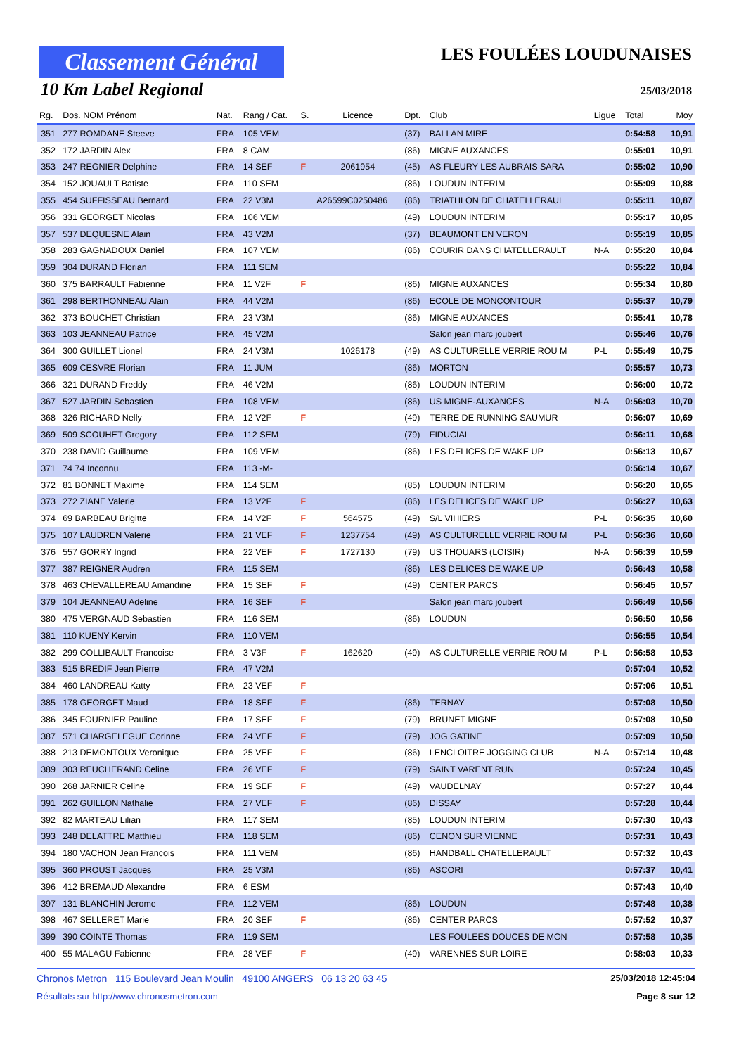Classement Général
10 Km Label Regional
LES FOULÉES LOUDUNAISES
25/03/2018
| Rg. | Dos. NOM Prénom | Nat. | Rang / Cat. | S. | Licence | Dpt. | Club | Ligue | Total | Moy |
| --- | --- | --- | --- | --- | --- | --- | --- | --- | --- | --- |
| 351 | 277 ROMDANE Steeve | FRA | 105 VEM | | | (37) | BALLAN MIRE | | 0:54:58 | 10,91 |
| 352 | 172 JARDIN Alex | FRA | 8 CAM | | | (86) | MIGNE AUXANCES | | 0:55:01 | 10,91 |
| 353 | 247 REGNIER Delphine | FRA | 14 SEF | F | 2061954 | (45) | AS FLEURY LES AUBRAIS SARA | | 0:55:02 | 10,90 |
| 354 | 152 JOUAULT Batiste | FRA | 110 SEM | | | (86) | LOUDUN INTERIM | | 0:55:09 | 10,88 |
| 355 | 454 SUFFISSEAU Bernard | FRA | 22 V3M | | A26599C0250486 | (86) | TRIATHLON DE CHATELLERAUL | | 0:55:11 | 10,87 |
| 356 | 331 GEORGET Nicolas | FRA | 106 VEM | | | (49) | LOUDUN INTERIM | | 0:55:17 | 10,85 |
| 357 | 537 DEQUESNE Alain | FRA | 43 V2M | | | (37) | BEAUMONT EN VERON | | 0:55:19 | 10,85 |
| 358 | 283 GAGNADOUX Daniel | FRA | 107 VEM | | | (86) | COURIR DANS CHATELLERAULT | N-A | 0:55:20 | 10,84 |
| 359 | 304 DURAND Florian | FRA | 111 SEM | | | | | | 0:55:22 | 10,84 |
| 360 | 375 BARRAULT Fabienne | FRA | 11 V2F | F | | (86) | MIGNE AUXANCES | | 0:55:34 | 10,80 |
| 361 | 298 BERTHONNEAU Alain | FRA | 44 V2M | | | (86) | ECOLE DE MONCONTOUR | | 0:55:37 | 10,79 |
| 362 | 373 BOUCHET Christian | FRA | 23 V3M | | | (86) | MIGNE AUXANCES | | 0:55:41 | 10,78 |
| 363 | 103 JEANNEAU Patrice | FRA | 45 V2M | | | | Salon jean marc joubert | | 0:55:46 | 10,76 |
| 364 | 300 GUILLET Lionel | FRA | 24 V3M | | 1026178 | (49) | AS CULTURELLE VERRIE ROU M | P-L | 0:55:49 | 10,75 |
| 365 | 609 CESVRE Florian | FRA | 11 JUM | | | (86) | MORTON | | 0:55:57 | 10,73 |
| 366 | 321 DURAND Freddy | FRA | 46 V2M | | | (86) | LOUDUN INTERIM | | 0:56:00 | 10,72 |
| 367 | 527 JARDIN Sebastien | FRA | 108 VEM | | | (86) | US MIGNE-AUXANCES | N-A | 0:56:03 | 10,70 |
| 368 | 326 RICHARD Nelly | FRA | 12 V2F | F | | (49) | TERRE DE RUNNING SAUMUR | | 0:56:07 | 10,69 |
| 369 | 509 SCOUHET Gregory | FRA | 112 SEM | | | (79) | FIDUCIAL | | 0:56:11 | 10,68 |
| 370 | 238 DAVID Guillaume | FRA | 109 VEM | | | (86) | LES DELICES DE WAKE UP | | 0:56:13 | 10,67 |
| 371 | 74 74 Inconnu | FRA | 113 -M- | | | | | | 0:56:14 | 10,67 |
| 372 | 81 BONNET Maxime | FRA | 114 SEM | | | (85) | LOUDUN INTERIM | | 0:56:20 | 10,65 |
| 373 | 272 ZIANE Valerie | FRA | 13 V2F | F | | (86) | LES DELICES DE WAKE UP | | 0:56:27 | 10,63 |
| 374 | 69 BARBEAU Brigitte | FRA | 14 V2F | F | 564575 | (49) | S/L VIHIERS | P-L | 0:56:35 | 10,60 |
| 375 | 107 LAUDREN Valerie | FRA | 21 VEF | F | 1237754 | (49) | AS CULTURELLE VERRIE ROU M | P-L | 0:56:36 | 10,60 |
| 376 | 557 GORRY Ingrid | FRA | 22 VEF | F | 1727130 | (79) | US THOUARS (LOISIR) | N-A | 0:56:39 | 10,59 |
| 377 | 387 REIGNER Audren | FRA | 115 SEM | | | (86) | LES DELICES DE WAKE UP | | 0:56:43 | 10,58 |
| 378 | 463 CHEVALLEREAU Amandine | FRA | 15 SEF | F | | (49) | CENTER PARCS | | 0:56:45 | 10,57 |
| 379 | 104 JEANNEAU Adeline | FRA | 16 SEF | F | | | Salon jean marc joubert | | 0:56:49 | 10,56 |
| 380 | 475 VERGNAUD Sebastien | FRA | 116 SEM | | | (86) | LOUDUN | | 0:56:50 | 10,56 |
| 381 | 110 KUENY Kervin | FRA | 110 VEM | | | | | | 0:56:55 | 10,54 |
| 382 | 299 COLLIBAULT Francoise | FRA | 3 V3F | F | 162620 | (49) | AS CULTURELLE VERRIE ROU M | P-L | 0:56:58 | 10,53 |
| 383 | 515 BREDIF Jean Pierre | FRA | 47 V2M | | | | | | 0:57:04 | 10,52 |
| 384 | 460 LANDREAU Katty | FRA | 23 VEF | F | | | | | 0:57:06 | 10,51 |
| 385 | 178 GEORGET Maud | FRA | 18 SEF | F | | (86) | TERNAY | | 0:57:08 | 10,50 |
| 386 | 345 FOURNIER Pauline | FRA | 17 SEF | F | | (79) | BRUNET MIGNE | | 0:57:08 | 10,50 |
| 387 | 571 CHARGELEGUE Corinne | FRA | 24 VEF | F | | (79) | JOG GATINE | | 0:57:09 | 10,50 |
| 388 | 213 DEMONTOUX Veronique | FRA | 25 VEF | F | | (86) | LENCLOITRE JOGGING CLUB | N-A | 0:57:14 | 10,48 |
| 389 | 303 REUCHERAND Celine | FRA | 26 VEF | F | | (79) | SAINT VARENT RUN | | 0:57:24 | 10,45 |
| 390 | 268 JARNIER Celine | FRA | 19 SEF | F | | (49) | VAUDELNAY | | 0:57:27 | 10,44 |
| 391 | 262 GUILLON Nathalie | FRA | 27 VEF | F | | (86) | DISSAY | | 0:57:28 | 10,44 |
| 392 | 82 MARTEAU Lilian | FRA | 117 SEM | | | (85) | LOUDUN INTERIM | | 0:57:30 | 10,43 |
| 393 | 248 DELATTRE Matthieu | FRA | 118 SEM | | | (86) | CENON SUR VIENNE | | 0:57:31 | 10,43 |
| 394 | 180 VACHON Jean Francois | FRA | 111 VEM | | | (86) | HANDBALL CHATELLERAULT | | 0:57:32 | 10,43 |
| 395 | 360 PROUST Jacques | FRA | 25 V3M | | | (86) | ASCORI | | 0:57:37 | 10,41 |
| 396 | 412 BREMAUD Alexandre | FRA | 6 ESM | | | | | | 0:57:43 | 10,40 |
| 397 | 131 BLANCHIN Jerome | FRA | 112 VEM | | | (86) | LOUDUN | | 0:57:48 | 10,38 |
| 398 | 467 SELLERET Marie | FRA | 20 SEF | F | | (86) | CENTER PARCS | | 0:57:52 | 10,37 |
| 399 | 390 COINTE Thomas | FRA | 119 SEM | | | | LES FOULEES DOUCES DE MON | | 0:57:58 | 10,35 |
| 400 | 55 MALAGU Fabienne | FRA | 28 VEF | F | | (49) | VARENNES SUR LOIRE | | 0:58:03 | 10,33 |
Chronos Metron 115 Boulevard Jean Moulin 49100 ANGERS 06 13 20 63 45 25/03/2018 12:45:04
Résultats sur http://www.chronosmetron.com Page 8 sur 12